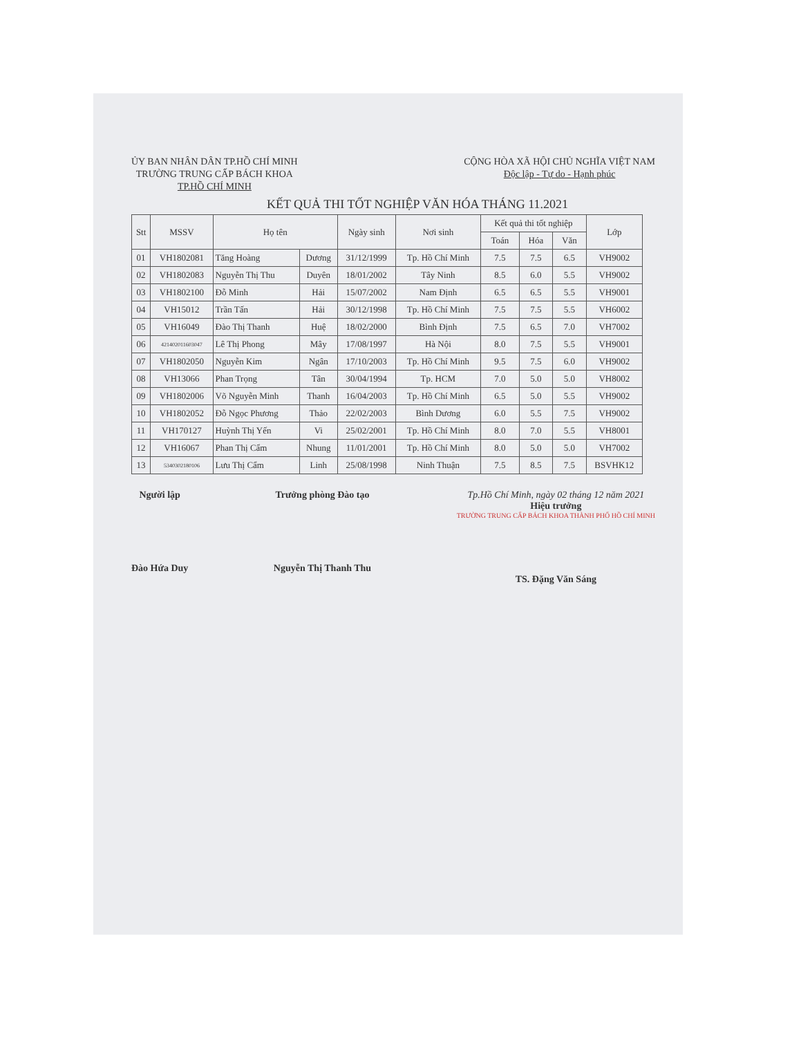ỦY BAN NHÂN DÂN TP.HỒ CHÍ MINH
TRƯỜNG TRUNG CẤP BÁCH KHOA
TP.HỒ CHÍ MINH
CỘNG HÒA XÃ HỘI CHỦ NGHĨA VIỆT NAM
Độc lập - Tự do - Hạnh phúc
KẾT QUẢ THI TỐT NGHIỆP VĂN HÓA THÁNG 11.2021
| Stt | MSSV | Họ tên | | Ngày sinh | Nơi sinh | Kết quả thi tốt nghiệp | | | Lớp |
| --- | --- | --- | --- | --- | --- | --- | --- | --- | --- |
| | | | | | | Toán | Hóa | Văn | |
| 01 | VH1802081 | Tăng Hoàng | Dương | 31/12/1999 | Tp. Hồ Chí Minh | 7.5 | 7.5 | 6.5 | VH9002 |
| 02 | VH1802083 | Nguyễn Thị Thu | Duyên | 18/01/2002 | Tây Ninh | 8.5 | 6.0 | 5.5 | VH9002 |
| 03 | VH1802100 | Đỗ Minh | Hải | 15/07/2002 | Nam Định | 6.5 | 6.5 | 5.5 | VH9001 |
| 04 | VH15012 | Trần Tấn | Hải | 30/12/1998 | Tp. Hồ Chí Minh | 7.5 | 7.5 | 5.5 | VH6002 |
| 05 | VH16049 | Đào Thị Thanh | Huệ | 18/02/2000 | Bình Định | 7.5 | 6.5 | 7.0 | VH7002 |
| 06 | 421402011603047 | Lê Thị Phong | Mây | 17/08/1997 | Hà Nội | 8.0 | 7.5 | 5.5 | VH9001 |
| 07 | VH1802050 | Nguyễn Kim | Ngân | 17/10/2003 | Tp. Hồ Chí Minh | 9.5 | 7.5 | 6.0 | VH9002 |
| 08 | VH13066 | Phan Trọng | Tân | 30/04/1994 | Tp. HCM | 7.0 | 5.0 | 5.0 | VH8002 |
| 09 | VH1802006 | Võ Nguyễn Minh | Thanh | 16/04/2003 | Tp. Hồ Chí Minh | 6.5 | 5.0 | 5.5 | VH9002 |
| 10 | VH1802052 | Đỗ Ngọc Phương | Thảo | 22/02/2003 | Bình Dương | 6.0 | 5.5 | 7.5 | VH9002 |
| 11 | VH170127 | Huỳnh Thị Yến | Vi | 25/02/2001 | Tp. Hồ Chí Minh | 8.0 | 7.0 | 5.5 | VH8001 |
| 12 | VH16067 | Phan Thị Cẩm | Nhung | 11/01/2001 | Tp. Hồ Chí Minh | 8.0 | 5.0 | 5.0 | VH7002 |
| 13 | 5340302180106 | Lưu Thị Cẩm | Linh | 25/08/1998 | Ninh Thuận | 7.5 | 8.5 | 7.5 | BSVHK12 |
Người lập
Đào Hứa Duy
Trưởng phòng Đào tạo
Nguyễn Thị Thanh Thu
Tp.Hồ Chí Minh, ngày 02 tháng 12 năm 2021
Hiệu trưởng
TRƯỜNG TRUNG CẤP BÁCH KHOA THÀNH PHỐ HỒ CHÍ MINH
TS. Đặng Văn Sáng